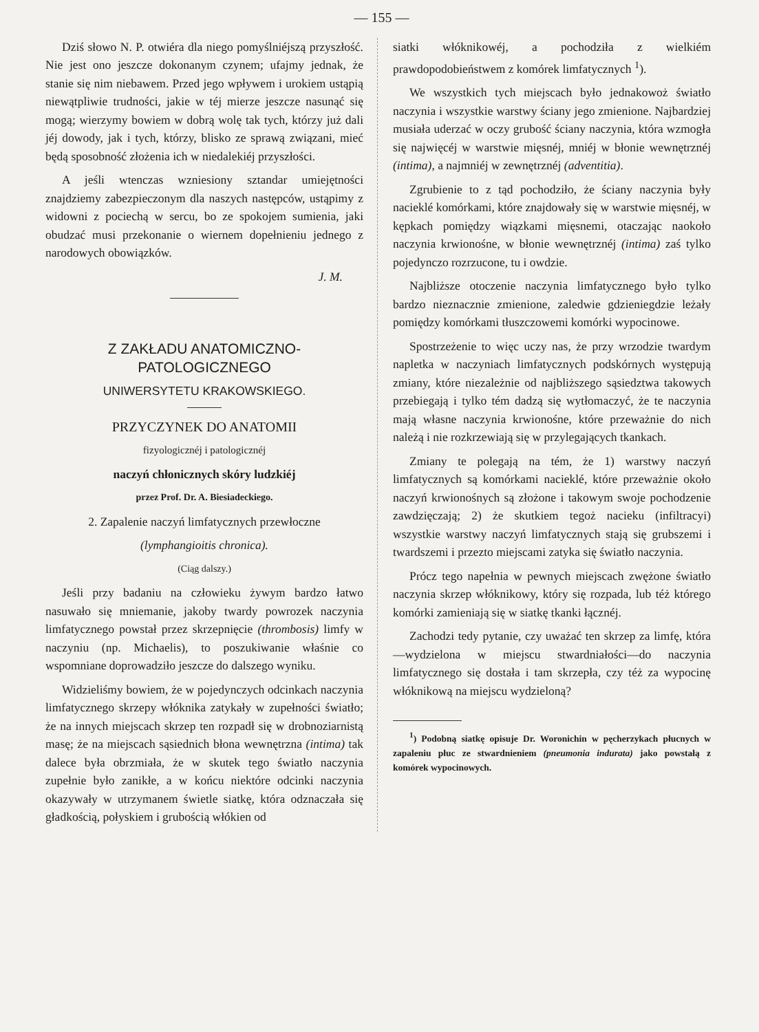— 155 —
Dziś słowo N. P. otwiéra dla niego pomyślniéjszą przyszłość. Nie jest ono jeszcze dokonanym czynem; ufajmy jednak, że stanie się nim niebawem. Przed jego wpływem i urokiem ustąpią niewątpliwie trudności, jakie w téj mierze jeszcze nasunąć się mogą; wierzymy bowiem w dobrą wolę tak tych, którzy już dali jéj dowody, jak i tych, którzy, blisko ze sprawą związani, mieć będą sposobność złożenia ich w niedalekiéj przyszłości.
A jeśli wtenczas wzniesiony sztandar umiejętności znajdziemy zabezpieczonym dla naszych następców, ustąpimy z widowni z pociechą w sercu, bo ze spokojem sumienia, jaki obudzać musi przekonanie o wiernem dopełnieniu jednego z narodowych obowiązków.
J. M.
Z ZAKŁADU ANATOMICZNO-PATOLOGICZNEGO
UNIWERSYTETU KRAKOWSKIEGO.
PRZYCZYNEK DO ANATOMII
fizyologicznéj i patologicznéj
naczyń chłonicznych skóry ludzkiéj
przez Prof. Dr. A. Biesiadeckiego.
2. Zapalenie naczyń limfatycznych przewłoczne
(lymphangioitis chronica).
(Ciąg dalszy.)
Jeśli przy badaniu na człowieku żywym bardzo łatwo nasuwało się mniemanie, jakoby twardy powrozek naczynia limfatycznego powstał przez skrzepnięcie (thrombosis) limfy w naczyniu (np. Michaelis), to poszukiwanie właśnie co wspomniane doprowadziło jeszcze do dalszego wyniku.
Widzieliśmy bowiem, że w pojedynczych odcinkach naczynia limfatycznego skrzepy włóknika zatykały w zupełności światło; że na innych miejscach skrzep ten rozpadł się w drobnoziarnistą masę; że na miejscach sąsiednich błona wewnętrzna (intima) tak dalece była obrzmiała, że w skutek tego światło naczynia zupełnie było zanikłe, a w końcu niektóre odcinki naczynia okazywały w utrzymanem świetle siatkę, która odznaczała się gładkością, połyskiem i grubością włókien od
siatki włóknikowéj, a pochodziła z wielkiém prawdopodobieństwem z komórek limfatycznych <sup>1</sup>).
We wszystkich tych miejscach było jednakowoż światło naczynia i wszystkie warstwy ściany jego zmienione. Najbardziej musiała uderzać w oczy grubość ściany naczynia, która wzmogła się najwięcéj w warstwie mięsnéj, mniéj w błonie wewnętrznéj (intima), a najmniéj w zewnętrznéj (adventitia).
Zgrubienie to z tąd pochodziło, że ściany naczynia były nacieklé komórkami, które znajdowały się w warstwie mięsnéj, w kępkach pomiędzy wiązkami mięsnemi, otaczając naokoło naczynia krwionośne, w błonie wewnętrznéj (intima) zaś tylko pojedynczo rozrzucone, tu i owdzie.
Najbliższe otoczenie naczynia limfatycznego było tylko bardzo nieznacznie zmienione, zaledwie gdzieniegdzie leżały pomiędzy komórkami tłuszczowemi komórki wypocinowe.
Spostrzeżenie to więc uczy nas, że przy wrzodzie twardym napletka w naczyniach limfatycznych podskórnych występują zmiany, które niezależnie od najbliższego sąsiedztwa takowych przebiegają i tylko tém dadzą się wytłomaczyć, że te naczynia mają własne naczynia krwionośne, które przeważnie do nich należą i nie rozkrzewiają się w przylegających tkankach.
Zmiany te polegają na tém, że 1) warstwy naczyń limfatycznych są komórkami nacieklé, które przeważnie około naczyń krwionośnych są złożone i takowym swoje pochodzenie zawdzięczają; 2) że skutkiem tegoż nacieku (infiltracyi) wszystkie warstwy naczyń limfatycznych stają się grubszemi i twardszemi i przezto miejscami zatyka się światło naczynia.
Prócz tego napełnia w pewnych miejscach zwężone światło naczynia skrzep włóknikowy, który się rozpada, lub téż którego komórki zamieniają się w siatkę tkanki łącznéj.
Zachodzi tedy pytanie, czy uważać ten skrzep za limfę, która—wydzielona w miejscu stwardniałości—do naczynia limfatycznego się dostała i tam skrzepła, czy téż za wypocinę włóknikową na miejscu wydzieloną?
<sup>1</sup>) Podobną siatkę opisuje Dr. Woronichin w pęcherzykach płucnych w zapaleniu płuc ze stwardnieniem (pneumonia indurata) jako powstałą z komórek wypocinowych.